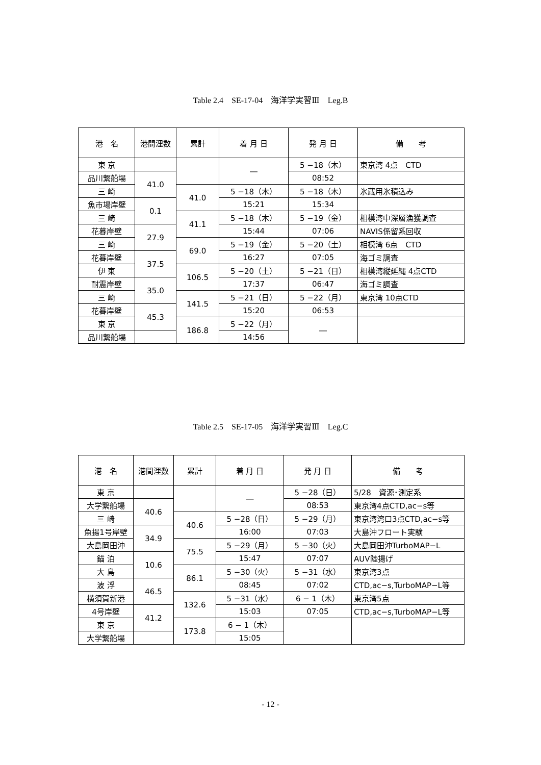Table 2.4　SE-17-04　海洋学実習Ⅲ　Leg.B
| 港 名 | 港間浬数 | 累計 | 着 月 日 | 発 月 日 | 備 考 |
| --- | --- | --- | --- | --- | --- |
| 東 京 | | | ― | 5 −18（木） | 東京湾 4点 CTD |
| 品川繋船場 | 41.0 | | | 08:52 | |
| 三 崎 | | 41.0 | 5 −18（木） | 5 −18（木） | 氷蔵用氷積込み |
| 魚市場岸壁 | 0.1 | | 15:21 | 15:34 | |
| 三 崎 | | 41.1 | 5 −18（木） | 5 −19（金） | 相模湾中深層漁獲調査 |
| 花暮岸壁 | 27.9 | | 15:44 | 07:06 | NAVIS係留系回収 |
| 三 崎 | | 69.0 | 5 −19（金） | 5 −20（土） | 相模湾 6点 CTD |
| 花暮岸壁 | 37.5 | | 16:27 | 07:05 | 海ゴミ調査 |
| 伊 東 | | 106.5 | 5 −20（土） | 5 −21（日） | 相模湾縦延縄 4点CTD |
| 耐震岸壁 | 35.0 | | 17:37 | 06:47 | 海ゴミ調査 |
| 三 崎 | | 141.5 | 5 −21（日） | 5 −22（月） | 東京湾 10点CTD |
| 花暮岸壁 | 45.3 | | 15:20 | 06:53 | |
| 東 京 | | 186.8 | 5 −22（月） | ― | |
| 品川繋船場 | | | 14:56 | | |
Table 2.5　SE-17-05　海洋学実習Ⅲ　Leg.C
| 港 名 | 港間浬数 | 累計 | 着 月 日 | 発 月 日 | 備 考 |
| --- | --- | --- | --- | --- | --- |
| 東 京 | | | ― | 5 −28（日） | 5/28 資源･測定系 |
| 大学繋船場 | 40.6 | | | 08:53 | 東京湾4点CTD,ac−s等 |
| 三 崎 | | 40.6 | 5 −28（日） | 5 −29（月） | 東京湾湾口3点CTD,ac−s等 |
| 魚揚1号岸壁 | 34.9 | | 16:00 | 07:03 | 大島沖フロート実験 |
| 大島岡田沖 | | 75.5 | 5 −29（月） | 5 −30（火） | 大島岡田沖TurboMAP−L |
| 錨 泊 | 10.6 | | 15:47 | 07:07 | AUV陸揚げ |
| 大 島 | | 86.1 | 5 −30（火） | 5 −31（水） | 東京湾3点 |
| 波 浮 | 46.5 | | 08:45 | 07:02 | CTD,ac−s,TurboMAP−L等 |
| 横須賀新港 | | 132.6 | 5 −31（水） | 6 − 1（木） | 東京湾5点 |
| 4号岸壁 | 41.2 | | 15:03 | 07:05 | CTD,ac−s,TurboMAP−L等 |
| 東 京 | | 173.8 | 6 − 1（木） | | |
| 大学繋船場 | | | 15:05 | | |
- 12 -